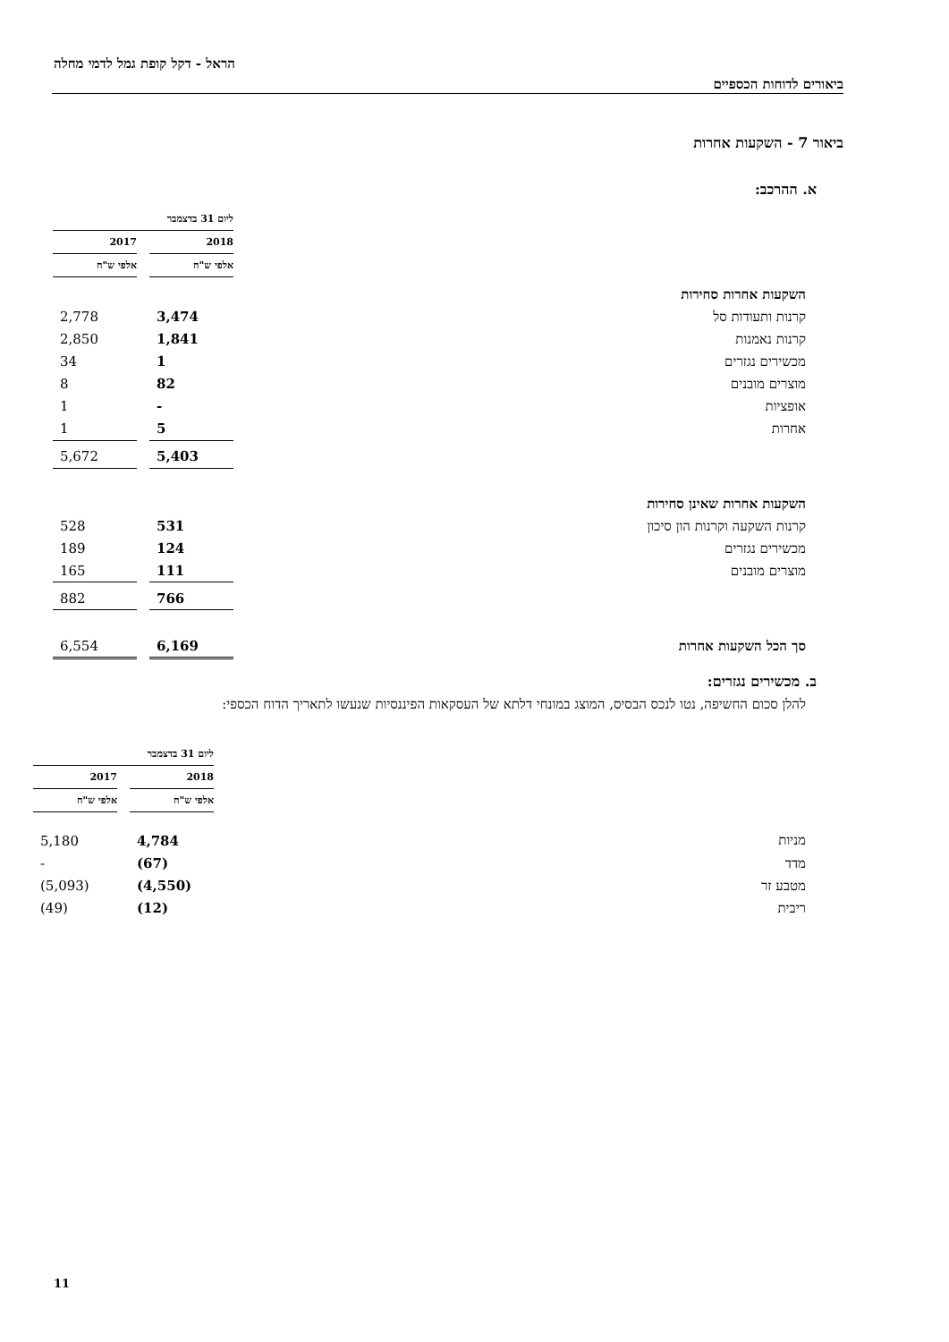הראל - דקל קופת גמל לדמי מחלה
ביאורים לדוחות הכספיים
ביאור 7 - השקעות אחרות
א. ההרכב:
| | ליום 31 בדצמבר | | |
| | 2018 | | 2017 |
| | אלפי ש"ח | | אלפי ש"ח |
| השקעות אחרות סחירות | | | |
| קרנות ותעודות סל | 3,474 | | 2,778 |
| קרנות נאמנות | 1,841 | | 2,850 |
| מכשירים נגזרים | 1 | | 34 |
| מוצרים מובנים | 82 | | 8 |
| אופציות | - | | 1 |
| אחרות | 5 | | 1 |
| | 5,403 | | 5,672 |
| השקעות אחרות שאינן סחירות | | | |
| קרנות השקעה וקרנות הון סיכון | 531 | | 528 |
| מכשירים נגזרים | 124 | | 189 |
| מוצרים מובנים | 111 | | 165 |
| | 766 | | 882 |
| סך הכל השקעות אחרות | 6,169 | | 6,554 |
ב. מכשירים נגזרים:
להלן סכום החשיפה, נטו לנכס הבסיס, המוצג במונחי דלתא של העסקאות הפיננסיות שנעשו לתאריך הדוח הכספי:
| | ליום 31 בדצמבר | | |
| | 2018 | | 2017 |
| | אלפי ש"ח | | אלפי ש"ח |
| מניות | 4,784 | | 5,180 |
| מדד | (67) | | - |
| מטבע זר | (4,550) | | (5,093) |
| ריבית | (12) | | (49) |
11